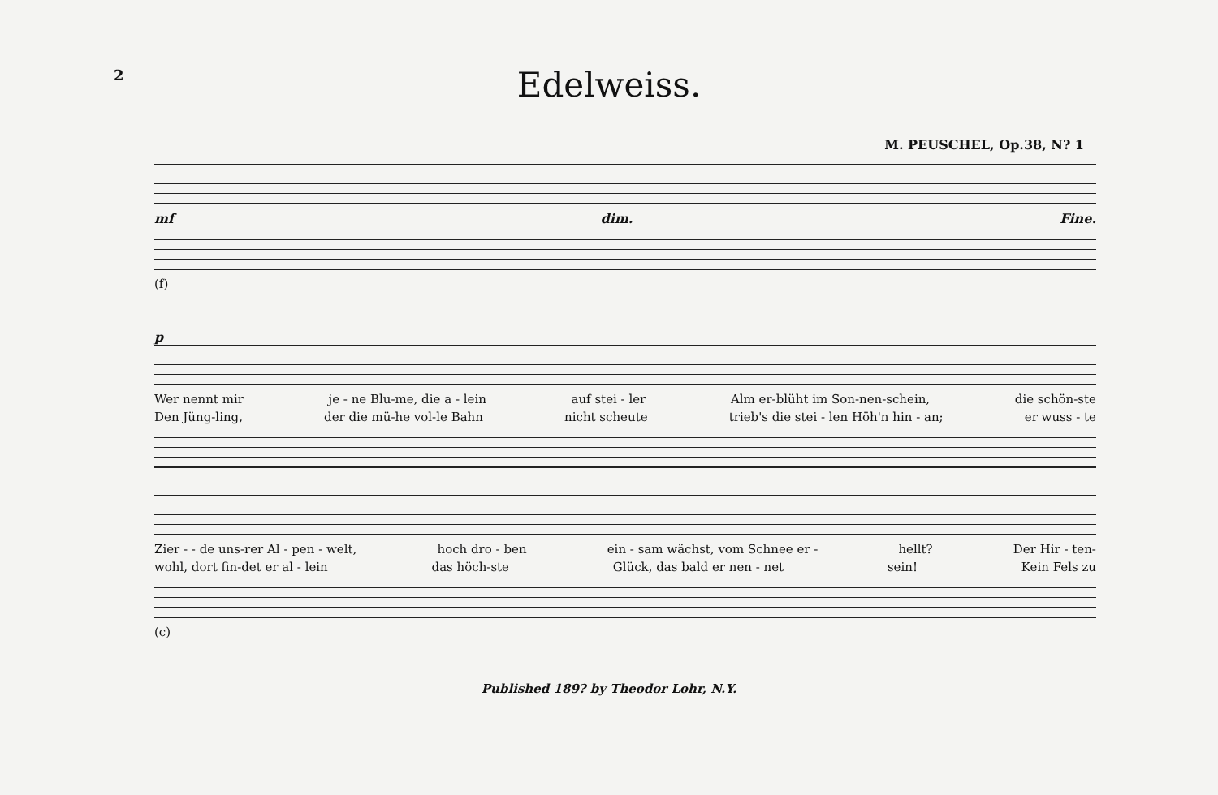2
Edelweiss.
M. PEUSCHEL, Op.38, N? 1
mf dim. Fine.
(f)
p
Wer nennt mir je - ne Blu-me, die a - lein auf stei - ler Alm er-blüht im Son-nen-schein, die schön-ste
Den Jüng-ling, der die mü-he vol-le Bahn nicht scheute trieb's die stei - len Höh'n hin - an; er wuss - te
Zier - - de uns-rer Al - pen - welt, hoch dro - ben ein - sam wächst, vom Schnee er - hellt? Der Hir - ten-
wohl, dort fin-det er al - lein das höch-ste Glück, das bald er nen - net sein! Kein Fels zu
(c)
Published 189? by Theodor Lohr, N.Y.